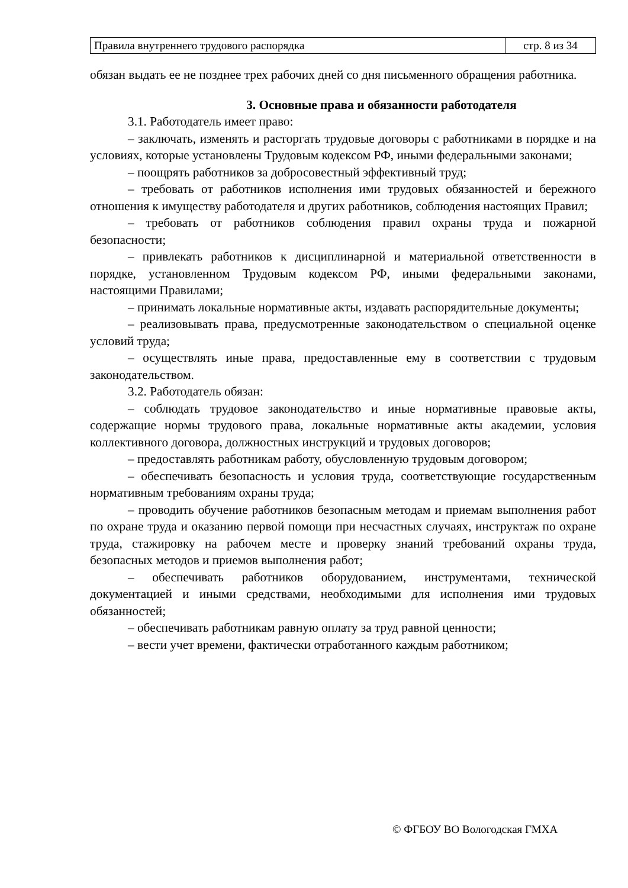| Правила внутреннего трудового распорядка | стр. 8 из 34 |
обязан выдать ее не позднее трех рабочих дней со дня письменного обращения работника.
3. Основные права и обязанности работодателя
3.1. Работодатель имеет право:
– заключать, изменять и расторгать трудовые договоры с работниками в порядке и на условиях, которые установлены Трудовым кодексом РФ, иными федеральными законами;
– поощрять работников за добросовестный эффективный труд;
– требовать от работников исполнения ими трудовых обязанностей и бережного отношения к имуществу работодателя и других работников, соблюдения настоящих Правил;
– требовать от работников соблюдения правил охраны труда и пожарной безопасности;
– привлекать работников к дисциплинарной и материальной ответственности в порядке, установленном Трудовым кодексом РФ, иными федеральными законами, настоящими Правилами;
– принимать локальные нормативные акты, издавать распорядительные документы;
– реализовывать права, предусмотренные законодательством о специальной оценке условий труда;
– осуществлять иные права, предоставленные ему в соответствии с трудовым законодательством.
3.2. Работодатель обязан:
– соблюдать трудовое законодательство и иные нормативные правовые акты, содержащие нормы трудового права, локальные нормативные акты академии, условия коллективного договора, должностных инструкций и трудовых договоров;
– предоставлять работникам работу, обусловленную трудовым договором;
– обеспечивать безопасность и условия труда, соответствующие государственным нормативным требованиям охраны труда;
– проводить обучение работников безопасным методам и приемам выполнения работ по охране труда и оказанию первой помощи при несчастных случаях, инструктаж по охране труда, стажировку на рабочем месте и проверку знаний требований охраны труда, безопасных методов и приемов выполнения работ;
– обеспечивать работников оборудованием, инструментами, технической документацией и иными средствами, необходимыми для исполнения ими трудовых обязанностей;
– обеспечивать работникам равную оплату за труд равной ценности;
– вести учет времени, фактически отработанного каждым работником;
© ФГБОУ ВО Вологодская ГМХА